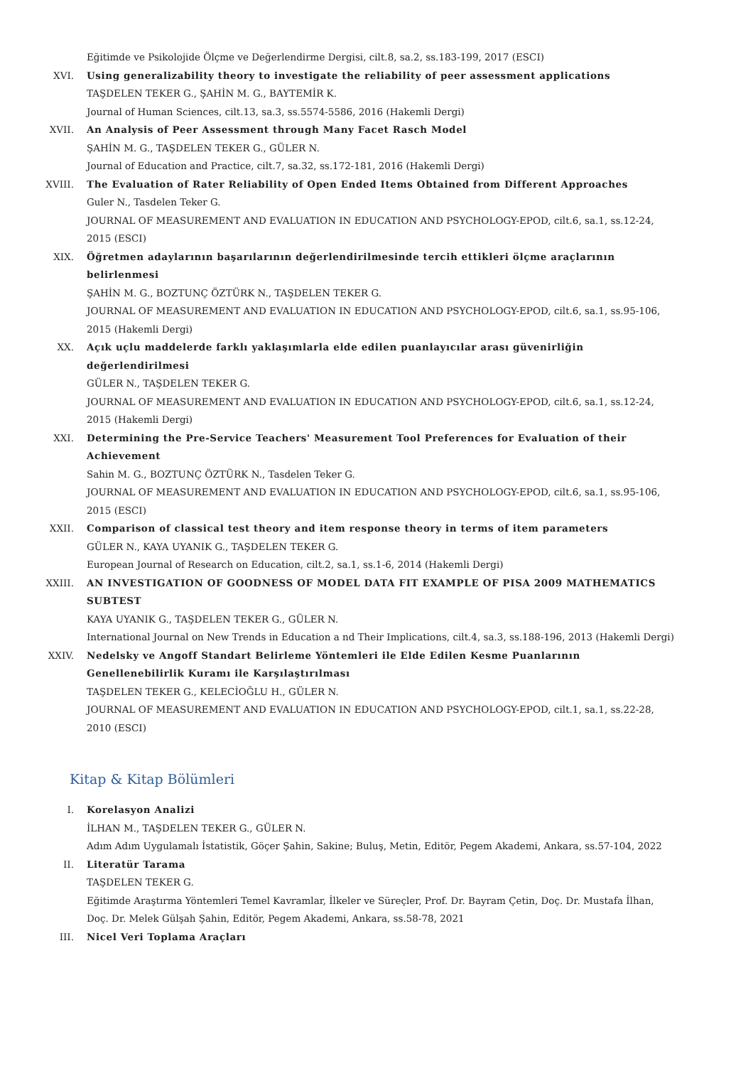Eğitimde ve Psikolojide Ölçme ve Değerlendirme Dergisi, cilt.8, sa.2, ss.183-199, 2017 (ESCI)
XVI. Using generalizability theory to investigate the reliability of peer assessment applications
TAŞDELEN TEKER G., ŞAHİN M. G., BAYTEMİR K.
Journal of Human Sciences, cilt.13, sa.3, ss.5574-5586, 2016 (Hakemli Dergi)
XVII. An Analysis of Peer Assessment through Many Facet Rasch Model
ŞAHİN M. G., TAŞDELEN TEKER G., GÜLER N.
Journal of Education and Practice, cilt.7, sa.32, ss.172-181, 2016 (Hakemli Dergi)
XVIII. The Evaluation of Rater Reliability of Open Ended Items Obtained from Different Approaches
Guler N., Tasdelen Teker G.
JOURNAL OF MEASUREMENT AND EVALUATION IN EDUCATION AND PSYCHOLOGY-EPOD, cilt.6, sa.1, ss.12-24, 2015 (ESCI)
XIX. Öğretmen adaylarının başarılarının değerlendirilmesinde tercih ettikleri ölçme araçlarının belirlenmesi
ŞAHİN M. G., BOZTUNÇ ÖZTÜRK N., TAŞDELEN TEKER G.
JOURNAL OF MEASUREMENT AND EVALUATION IN EDUCATION AND PSYCHOLOGY-EPOD, cilt.6, sa.1, ss.95-106, 2015 (Hakemli Dergi)
XX. Açık uçlu maddelerde farklı yaklaşımlarla elde edilen puanlayıcılar arası güvenirliğin değerlendirilmesi
GÜLER N., TAŞDELEN TEKER G.
JOURNAL OF MEASUREMENT AND EVALUATION IN EDUCATION AND PSYCHOLOGY-EPOD, cilt.6, sa.1, ss.12-24, 2015 (Hakemli Dergi)
XXI. Determining the Pre-Service Teachers' Measurement Tool Preferences for Evaluation of their Achievement
Sahin M. G., BOZTUNÇ ÖZTÜRK N., Tasdelen Teker G.
JOURNAL OF MEASUREMENT AND EVALUATION IN EDUCATION AND PSYCHOLOGY-EPOD, cilt.6, sa.1, ss.95-106, 2015 (ESCI)
XXII. Comparison of classical test theory and item response theory in terms of item parameters
GÜLER N., KAYA UYANIK G., TAŞDELEN TEKER G.
European Journal of Research on Education, cilt.2, sa.1, ss.1-6, 2014 (Hakemli Dergi)
XXIII. AN INVESTIGATION OF GOODNESS OF MODEL DATA FIT EXAMPLE OF PISA 2009 MATHEMATICS SUBTEST
KAYA UYANIK G., TAŞDELEN TEKER G., GÜLER N.
International Journal on New Trends in Education a nd Their Implications, cilt.4, sa.3, ss.188-196, 2013 (Hakemli Dergi)
XXIV. Nedelsky ve Angoff Standart Belirleme Yöntemleri ile Elde Edilen Kesme Puanlarının Genellenebilirlik Kuramı ile Karşılaştırılması
TAŞDELEN TEKER G., KELECİOĞLU H., GÜLER N.
JOURNAL OF MEASUREMENT AND EVALUATION IN EDUCATION AND PSYCHOLOGY-EPOD, cilt.1, sa.1, ss.22-28, 2010 (ESCI)
Kitap & Kitap Bölümleri
I. Korelasyon Analizi
İLHAN M., TAŞDELEN TEKER G., GÜLER N.
Adım Adım Uygulamalı İstatistik, Göçer Şahin, Sakine; Buluş, Metin, Editör, Pegem Akademi, Ankara, ss.57-104, 2022
II. Literatür Tarama
TAŞDELEN TEKER G.
Eğitimde Araştırma Yöntemleri Temel Kavramlar, İlkeler ve Süreçler, Prof. Dr. Bayram Çetin, Doç. Dr. Mustafa İlhan, Doç. Dr. Melek Gülşah Şahin, Editör, Pegem Akademi, Ankara, ss.58-78, 2021
III. Nicel Veri Toplama Araçları